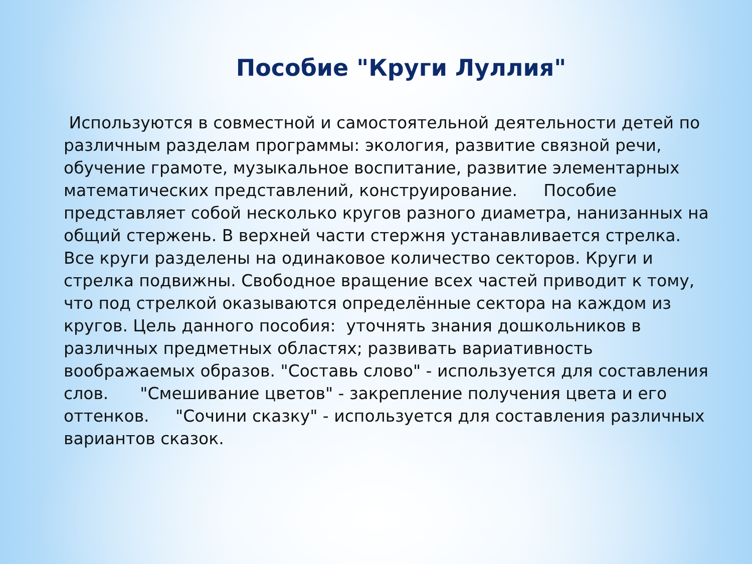Пособие "Круги Луллия"
Используются в совместной и самостоятельной деятельности детей по различным разделам программы: экология, развитие связной речи, обучение грамоте, музыкальное воспитание, развитие элементарных математических представлений, конструирование. Пособие представляет собой несколько кругов разного диаметра, нанизанных на общий стержень. В верхней части стержня устанавливается стрелка. Все круги разделены на одинаковое количество секторов. Круги и стрелка подвижны. Свободное вращение всех частей приводит к тому, что под стрелкой оказываются определённые сектора на каждом из кругов. Цель данного пособия: уточнять знания дошкольников в различных предметных областях; развивать вариативность воображаемых образов. "Составь слово" - используется для составления слов. "Смешивание цветов" - закрепление получения цвета и его оттенков. "Сочини сказку" - используется для составления различных вариантов сказок.